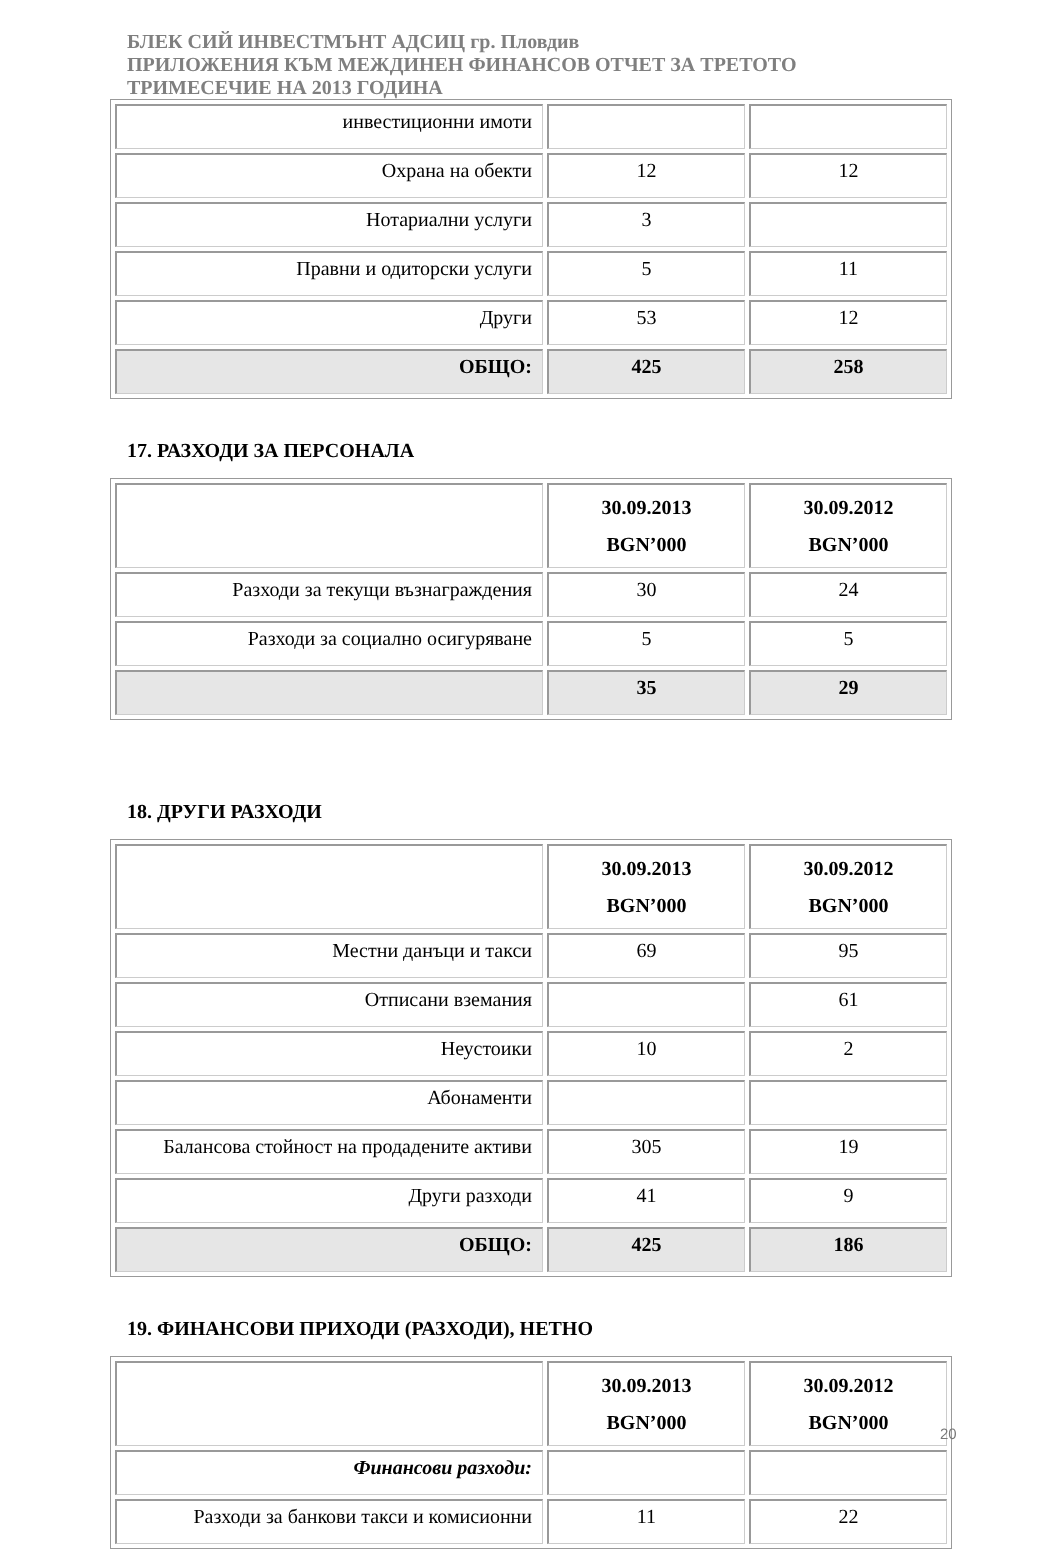БЛЕК СИЙ ИНВЕСТМЪНТ АДСИЦ гр. Пловдив
ПРИЛОЖЕНИЯ КЪМ МЕЖДИНЕН ФИНАНСОВ ОТЧЕТ ЗА ТРЕТОТО
ТРИМЕСЕЧИЕ НА 2013 ГОДИНА
| инвестиционни имоти | | |
| Охрана на обекти | 12 | 12 |
| Нотариални услуги | 3 | |
| Правни и одиторски услуги | 5 | 11 |
| Други | 53 | 12 |
| ОБЩО: | 425 | 258 |
17. РАЗХОДИ ЗА ПЕРСОНАЛА
| | 30.09.2013 BGN’000 | 30.09.2012 BGN’000 |
| --- | --- | --- |
| Разходи за текущи възнаграждения | 30 | 24 |
| Разходи за социално осигуряване | 5 | 5 |
| | 35 | 29 |
18. ДРУГИ РАЗХОДИ
| | 30.09.2013 BGN’000 | 30.09.2012 BGN’000 |
| --- | --- | --- |
| Местни данъци и такси | 69 | 95 |
| Отписани вземания | | 61 |
| Неустоики | 10 | 2 |
| Абонаменти | | |
| Балансова стойност на продадените активи | 305 | 19 |
| Други разходи | 41 | 9 |
| ОБЩО: | 425 | 186 |
19. ФИНАНСОВИ ПРИХОДИ (РАЗХОДИ), НЕТНО
| | 30.09.2013 BGN’000 | 30.09.2012 BGN’000 |
| --- | --- | --- |
| Финансови разходи: | | |
| Разходи за банкови такси и комисионни | 11 | 22 |
20